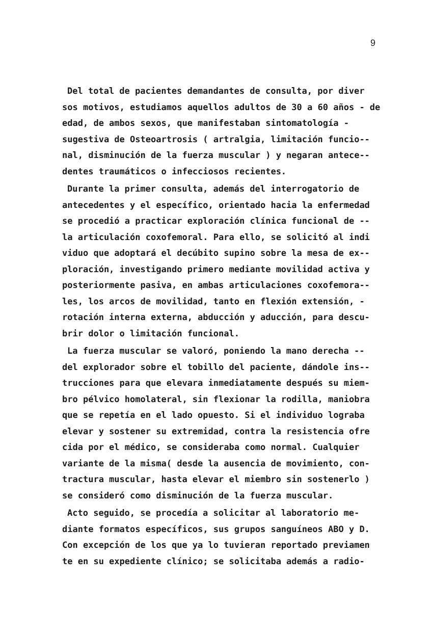9
Del total de pacientes demandantes de consulta, por diver sos motivos, estudiamos aquellos adultos de 30 a 60 años - de edad, de ambos sexos, que manifestaban sintomatología - sugestiva de Osteoartrosis ( artralgia, limitación funcio-- nal, disminución de la fuerza muscular ) y negaran antece-- dentes traumáticos o infecciosos recientes.
Durante la primer consulta, además del interrogatorio de antecedentes y el específico, orientado hacia la enfermedad se procedió a practicar exploración clínica funcional de -- la articulación coxofemoral. Para ello, se solicitó al indi viduo que adoptará el decúbito supino sobre la mesa de ex-- ploración, investigando primero mediante movilidad activa y posteriormente pasiva, en ambas articulaciones coxofemora-- les, los arcos de movilidad, tanto en flexión extensión, - rotación interna externa, abducción y aducción, para descu- brir dolor o limitación funcional.
La fuerza muscular se valoró, poniendo la mano derecha -- del explorador sobre el tobillo del paciente, dándole ins-- trucciones para que elevara inmediatamente después su miem- bro pélvico homolateral, sin flexionar la rodilla, maniobra que se repetía en el lado opuesto. Si el individuo lograba elevar y sostener su extremidad, contra la resistencia ofre cida por el médico, se consideraba como normal. Cualquier variante de la misma( desde la ausencia de movimiento, con- tractura muscular, hasta elevar el miembro sin sostenerlo ) se consideró como disminución de la fuerza muscular.
Acto seguido, se procedía a solicitar al laboratorio me- diante formatos específicos, sus grupos sanguíneos ABO y D. Con excepción de los que ya lo tuvieran reportado previamen te en su expediente clínico; se solicitaba además a radio-